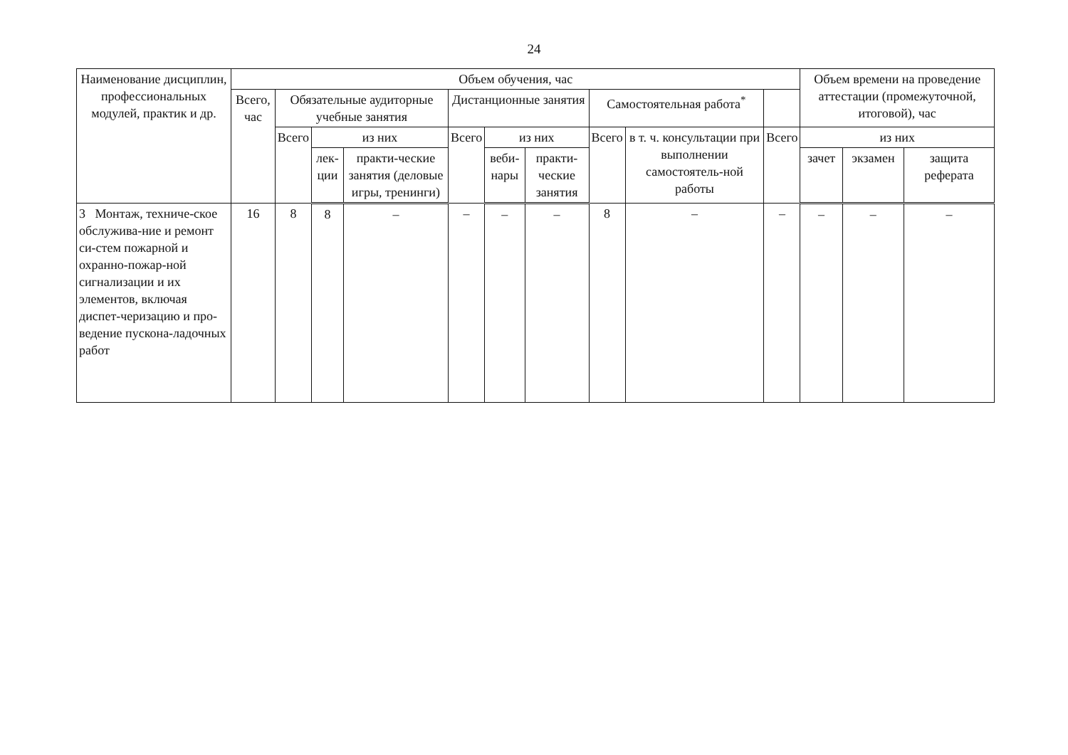24
| Наименование дисциплин, профессиональных модулей, практик и др. | Объем обучения, час | | | | | | | | | | Объем времени на проведение аттестации (промежуточной, итоговой), час | | |
| --- | --- | --- | --- | --- | --- | --- | --- | --- | --- | --- | --- | --- | --- |
| | Всего, час | Обязательные аудиторные учебные занятия | | | Дистанционные занятия | | | Самостоятельная работа<sup>*</sup> | | | | | |
| | | Всего | из них | | Всего | из них | | Всего | в т. ч. консультации при выполнении самостоятель-ной работы | Всего | из них | | |
| | | | лек-ции | практи-ческие занятия (деловые игры, тренинги) | | веби-нары | практи-ческие занятия | | | | зачет | экзамен | защита реферата |
| 3 Монтаж, техниче-ское обслужива-ние и ремонт си-стем пожарной и охранно-пожар-ной сигнализации и их элементов, включая диспет-черизацию и про-ведение пускона-ладочных работ | 16 | 8 | 8 | – | – | – | – | 8 | – | – | – | – | – |